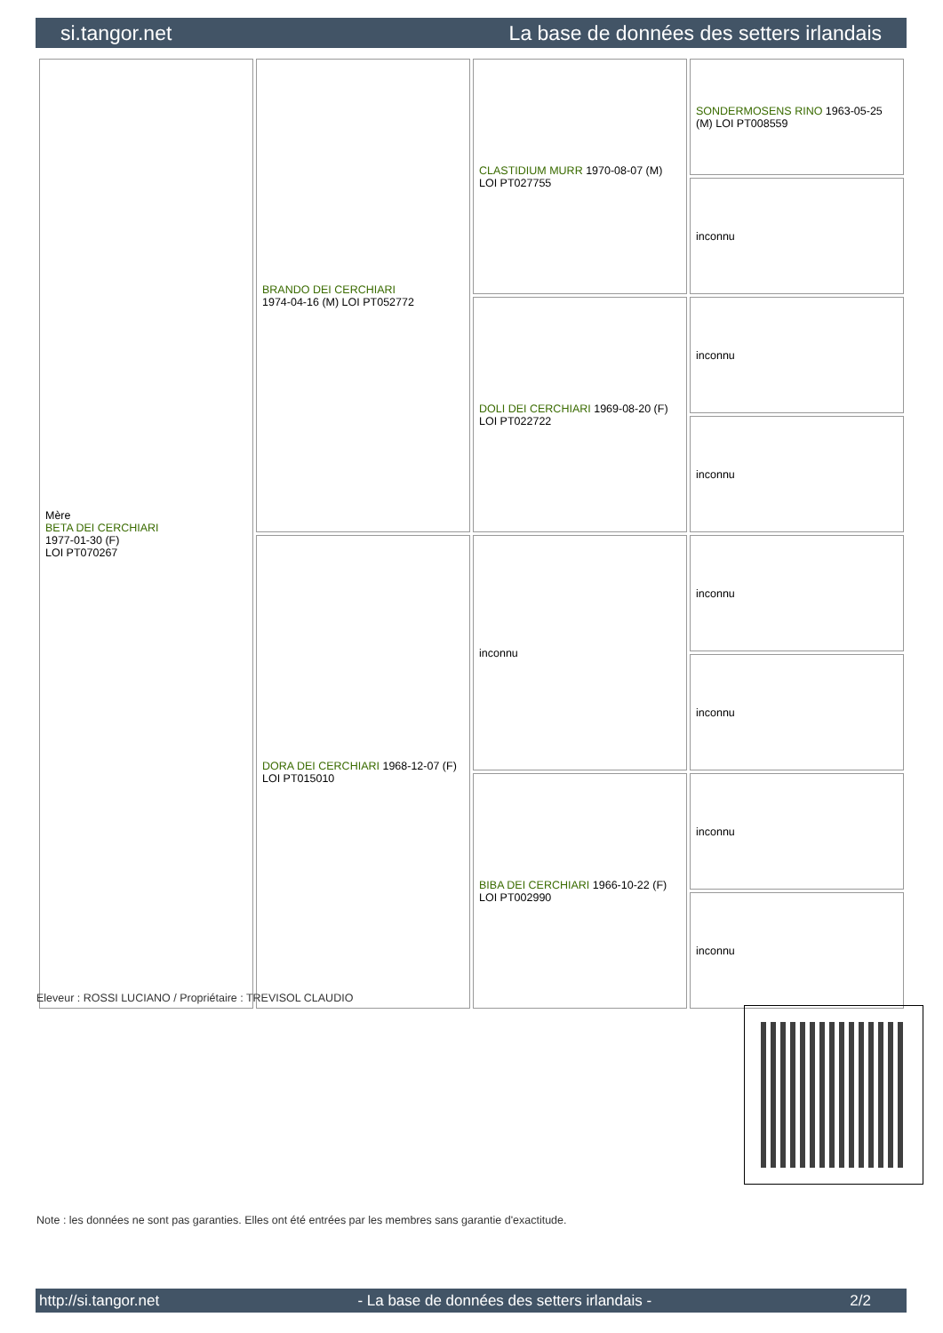si.tangor.net La base de données des setters irlandais
| Mère BETA DEI CERCHIARI 1977-01-30 (F) LOI PT070267 | BRANDO DEI CERCHIARI 1974-04-16 (M) LOI PT052772 | CLASTIDIUM MURR 1970-08-07 (M) LOI PT027755 | SONDERMOSENS RINO 1963-05-25 (M) LOI PT008559 |
| | | | inconnu |
| | | DOLI DEI CERCHIARI 1969-08-20 (F) LOI PT022722 | inconnu |
| | | | inconnu |
| | DORA DEI CERCHIARI 1968-12-07 (F) LOI PT015010 | inconnu | inconnu |
| | | | inconnu |
| | | BIBA DEI CERCHIARI 1966-10-22 (F) LOI PT002990 | inconnu |
| | | | inconnu |
Eleveur : ROSSI LUCIANO / Propriétaire : TREVISOL CLAUDIO
Note : les données ne sont pas garanties. Elles ont été entrées par les membres sans garantie d'exactitude.
http://si.tangor.net - La base de données des setters irlandais - 2/2